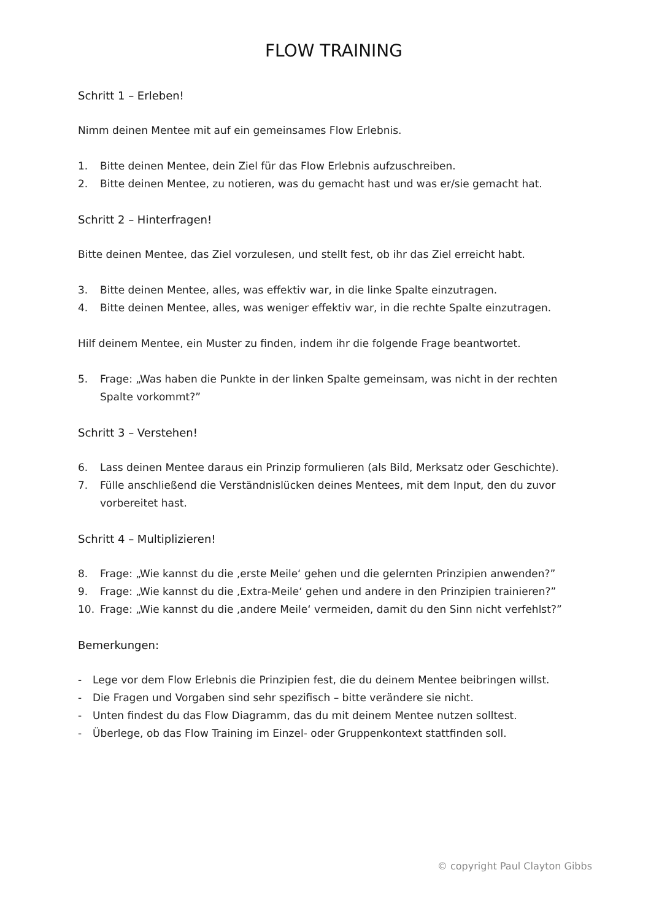FLOW TRAINING
Schritt 1 – Erleben!
Nimm deinen Mentee mit auf ein gemeinsames Flow Erlebnis.
1. Bitte deinen Mentee, dein Ziel für das Flow Erlebnis aufzuschreiben.
2. Bitte deinen Mentee, zu notieren, was du gemacht hast und was er/sie gemacht hat.
Schritt 2 – Hinterfragen!
Bitte deinen Mentee, das Ziel vorzulesen, und stellt fest, ob ihr das Ziel erreicht habt.
3. Bitte deinen Mentee, alles, was effektiv war, in die linke Spalte einzutragen.
4. Bitte deinen Mentee, alles, was weniger effektiv war, in die rechte Spalte einzutragen.
Hilf deinem Mentee, ein Muster zu finden, indem ihr die folgende Frage beantwortet.
5. Frage: „Was haben die Punkte in der linken Spalte gemeinsam, was nicht in der rechten Spalte vorkommt?”
Schritt 3 – Verstehen!
6. Lass deinen Mentee daraus ein Prinzip formulieren (als Bild, Merksatz oder Geschichte).
7. Fülle anschließend die Verständnislücken deines Mentees, mit dem Input, den du zuvor vorbereitet hast.
Schritt 4 – Multiplizieren!
8. Frage: „Wie kannst du die ‚erste Meile‘ gehen und die gelernten Prinzipien anwenden?”
9. Frage: „Wie kannst du die ‚Extra-Meile‘ gehen und andere in den Prinzipien trainieren?”
10. Frage: „Wie kannst du die ‚andere Meile‘ vermeiden, damit du den Sinn nicht verfehlst?”
Bemerkungen:
- Lege vor dem Flow Erlebnis die Prinzipien fest, die du deinem Mentee beibringen willst.
- Die Fragen und Vorgaben sind sehr spezifisch – bitte verändere sie nicht.
- Unten findest du das Flow Diagramm, das du mit deinem Mentee nutzen solltest.
- Überlege, ob das Flow Training im Einzel- oder Gruppenkontext stattfinden soll.
© copyright Paul Clayton Gibbs